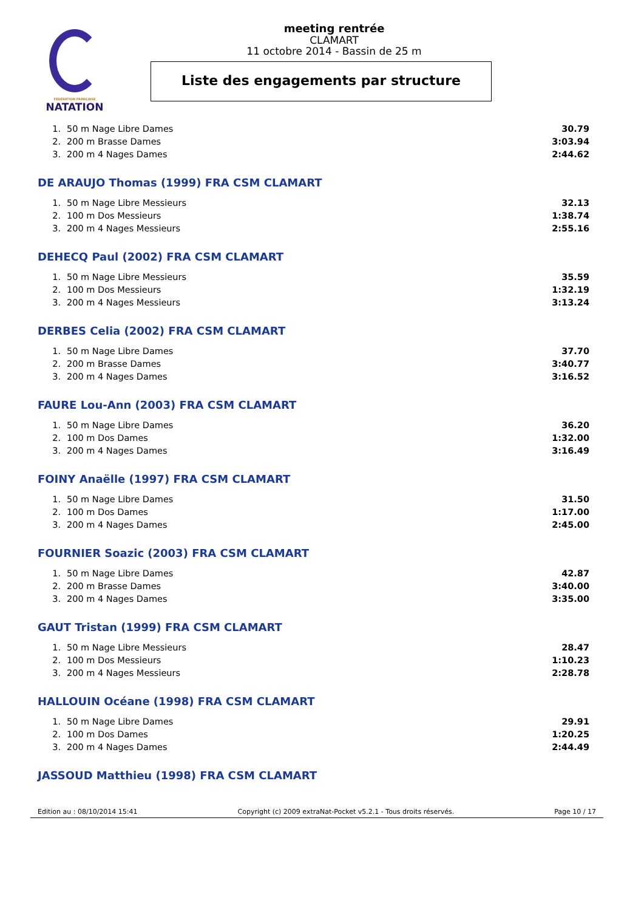FÉDÉRATION FRANÇAISE
NATATION
meeting rentrée
CLAMART
11 octobre 2014 - Bassin de 25 m
Liste des engagements par structure
| 1. | 50 m Nage Libre Dames | 30.79 |
| 2. | 200 m Brasse Dames | 3:03.94 |
| 3. | 200 m 4 Nages Dames | 2:44.62 |
DE ARAUJO Thomas (1999) FRA CSM CLAMART
| 1. | 50 m Nage Libre Messieurs | 32.13 |
| 2. | 100 m Dos Messieurs | 1:38.74 |
| 3. | 200 m 4 Nages Messieurs | 2:55.16 |
DEHECQ Paul (2002) FRA CSM CLAMART
| 1. | 50 m Nage Libre Messieurs | 35.59 |
| 2. | 100 m Dos Messieurs | 1:32.19 |
| 3. | 200 m 4 Nages Messieurs | 3:13.24 |
DERBES Celia (2002) FRA CSM CLAMART
| 1. | 50 m Nage Libre Dames | 37.70 |
| 2. | 200 m Brasse Dames | 3:40.77 |
| 3. | 200 m 4 Nages Dames | 3:16.52 |
FAURE Lou-Ann (2003) FRA CSM CLAMART
| 1. | 50 m Nage Libre Dames | 36.20 |
| 2. | 100 m Dos Dames | 1:32.00 |
| 3. | 200 m 4 Nages Dames | 3:16.49 |
FOINY Anaëlle (1997) FRA CSM CLAMART
| 1. | 50 m Nage Libre Dames | 31.50 |
| 2. | 100 m Dos Dames | 1:17.00 |
| 3. | 200 m 4 Nages Dames | 2:45.00 |
FOURNIER Soazic (2003) FRA CSM CLAMART
| 1. | 50 m Nage Libre Dames | 42.87 |
| 2. | 200 m Brasse Dames | 3:40.00 |
| 3. | 200 m 4 Nages Dames | 3:35.00 |
GAUT Tristan (1999) FRA CSM CLAMART
| 1. | 50 m Nage Libre Messieurs | 28.47 |
| 2. | 100 m Dos Messieurs | 1:10.23 |
| 3. | 200 m 4 Nages Messieurs | 2:28.78 |
HALLOUIN Océane (1998) FRA CSM CLAMART
| 1. | 50 m Nage Libre Dames | 29.91 |
| 2. | 100 m Dos Dames | 1:20.25 |
| 3. | 200 m 4 Nages Dames | 2:44.49 |
JASSOUD Matthieu (1998) FRA CSM CLAMART
Edition au : 08/10/2014 15:41 Copyright (c) 2009 extraNat-Pocket v5.2.1 - Tous droits réservés. Page 10 / 17